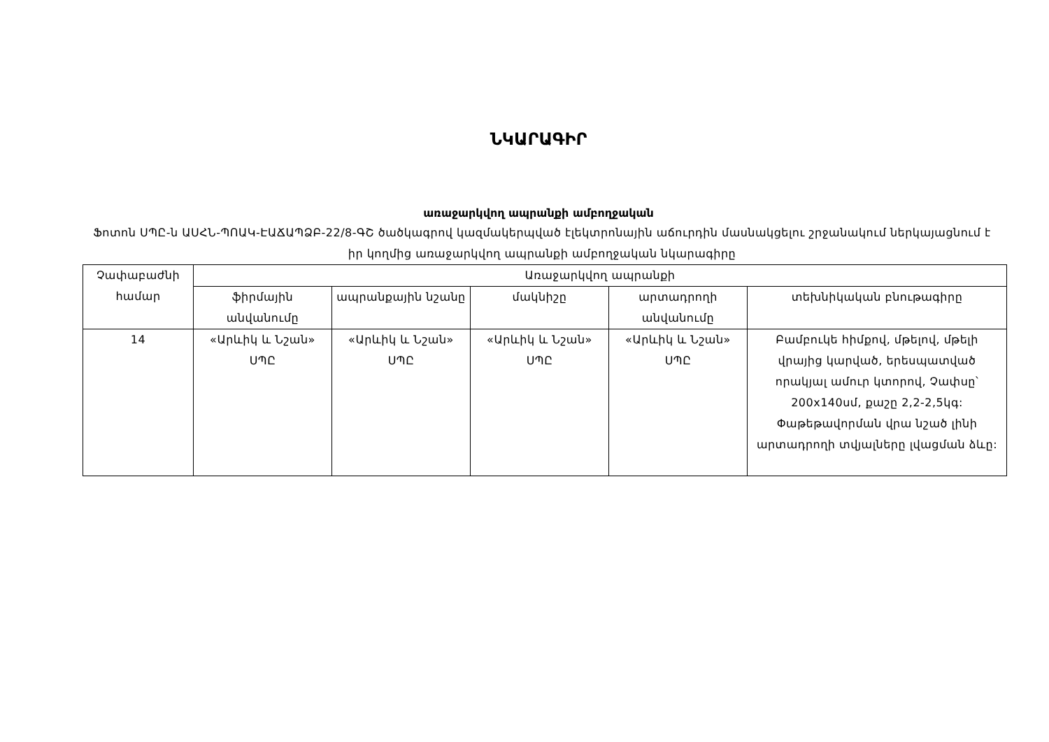ՆԿԱՐԱԳԻՐ
առաջարկվող ապրանքի ամբողջական
Ֆոտոն ՍՊԸ-ն ԱՍՀՆ-ՊՈԱԿ-ԷԱՃԱՊՁԲ-22/8-ԳՇ ծածկագրով կազմակերպված էլեկտրոնային աճուրդին մասնակցելու շրջանակում ներկայացնում է իր կողմից առաջարկվող ապրանքի ամբողջական նկարագիրը
| Չափաբաժնի համար | Առաջարկվող ապրանքի | | | | |
| --- | --- | --- | --- | --- | --- |
| | ֆիրմային անվանումը | ապրանքային նշանը | մակնիշը | արտադրողի անվանումը | տեխնիկական բնութագիրը |
| 14 | «Արևիկ և Նշան» ՍՊԸ | «Արևիկ և Նշան» ՍՊԸ | «Արևիկ և Նշան» ՍՊԸ | «Արևիկ և Նշան» ՍՊԸ | Բամբուկե հիմքով, մթելով, մթելի վրայից կարված, երեսպատված որակյալ ամուր կտորով, Չափսը՝ 200x140սմ, քաշը 2,2-2,5կգ: Փաթեթավորման վրա նշած լինի արտադրողի տվյալները լվացման ձևը: |